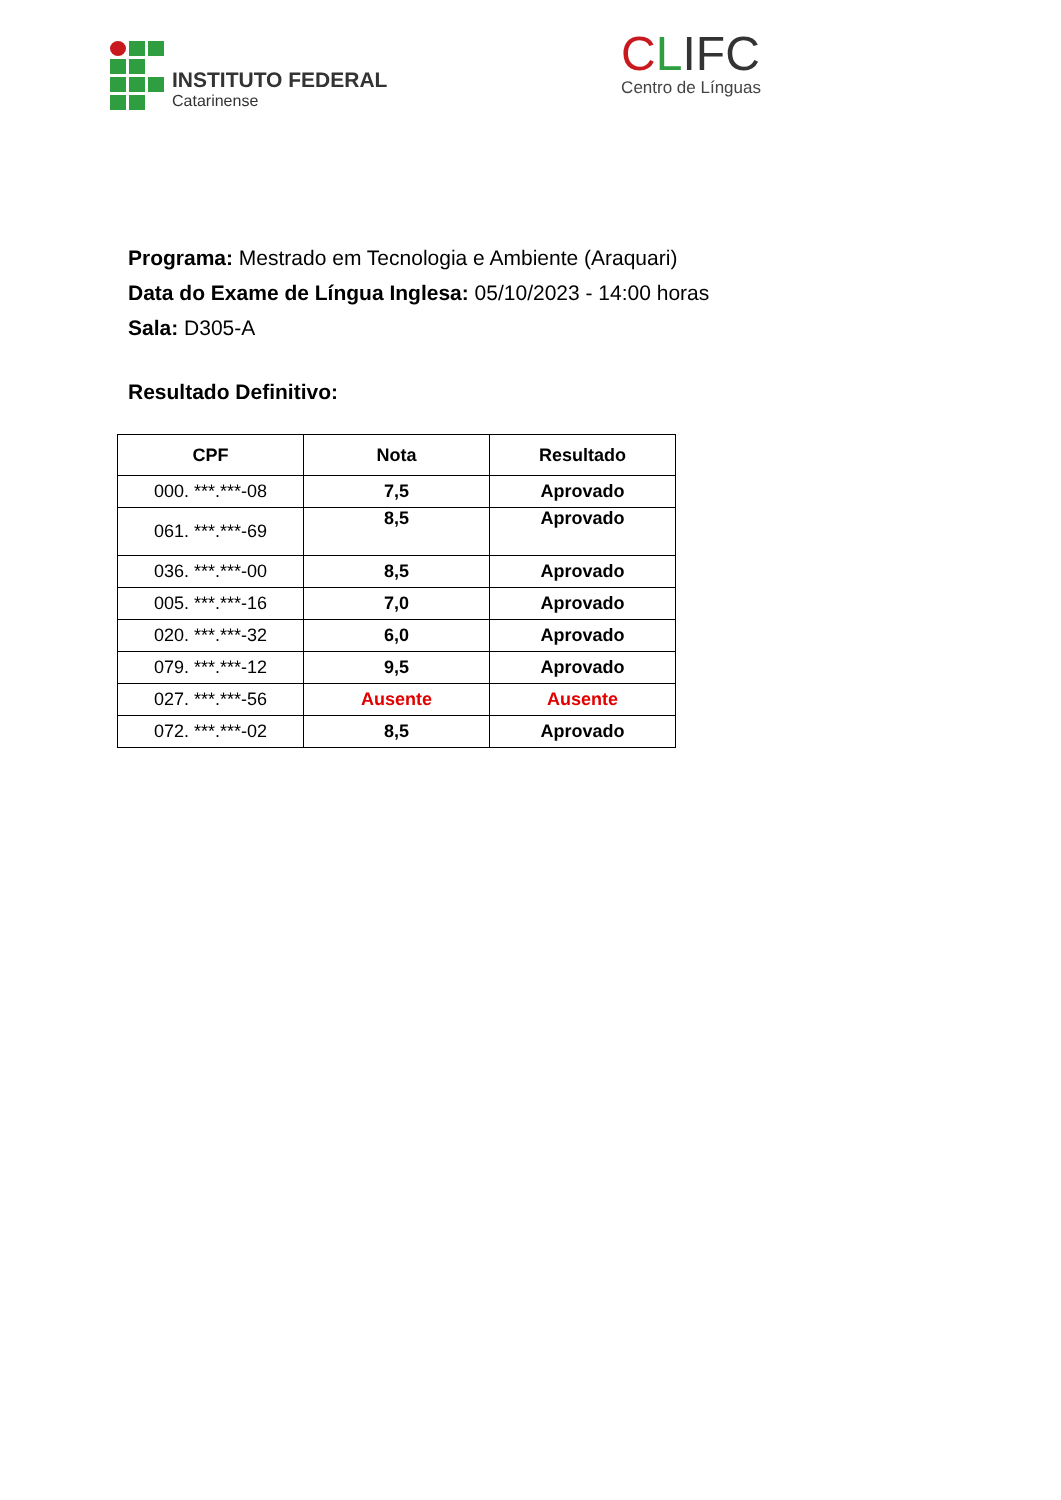INSTITUTO FEDERAL
Catarinense
CLIFC
Centro de Línguas
Programa: Mestrado em Tecnologia e Ambiente (Araquari)
Data do Exame de Língua Inglesa: 05/10/2023 - 14:00 horas
Sala: D305-A
Resultado Definitivo:
| CPF | Nota | Resultado |
| --- | --- | --- |
| 000. ***.***-08 | 7,5 | Aprovado |
| 061. ***.***-69 | 8,5 | Aprovado |
| 036. ***.***-00 | 8,5 | Aprovado |
| 005. ***.***-16 | 7,0 | Aprovado |
| 020. ***.***-32 | 6,0 | Aprovado |
| 079. ***.***-12 | 9,5 | Aprovado |
| 027. ***.***-56 | Ausente | Ausente |
| 072. ***.***-02 | 8,5 | Aprovado |